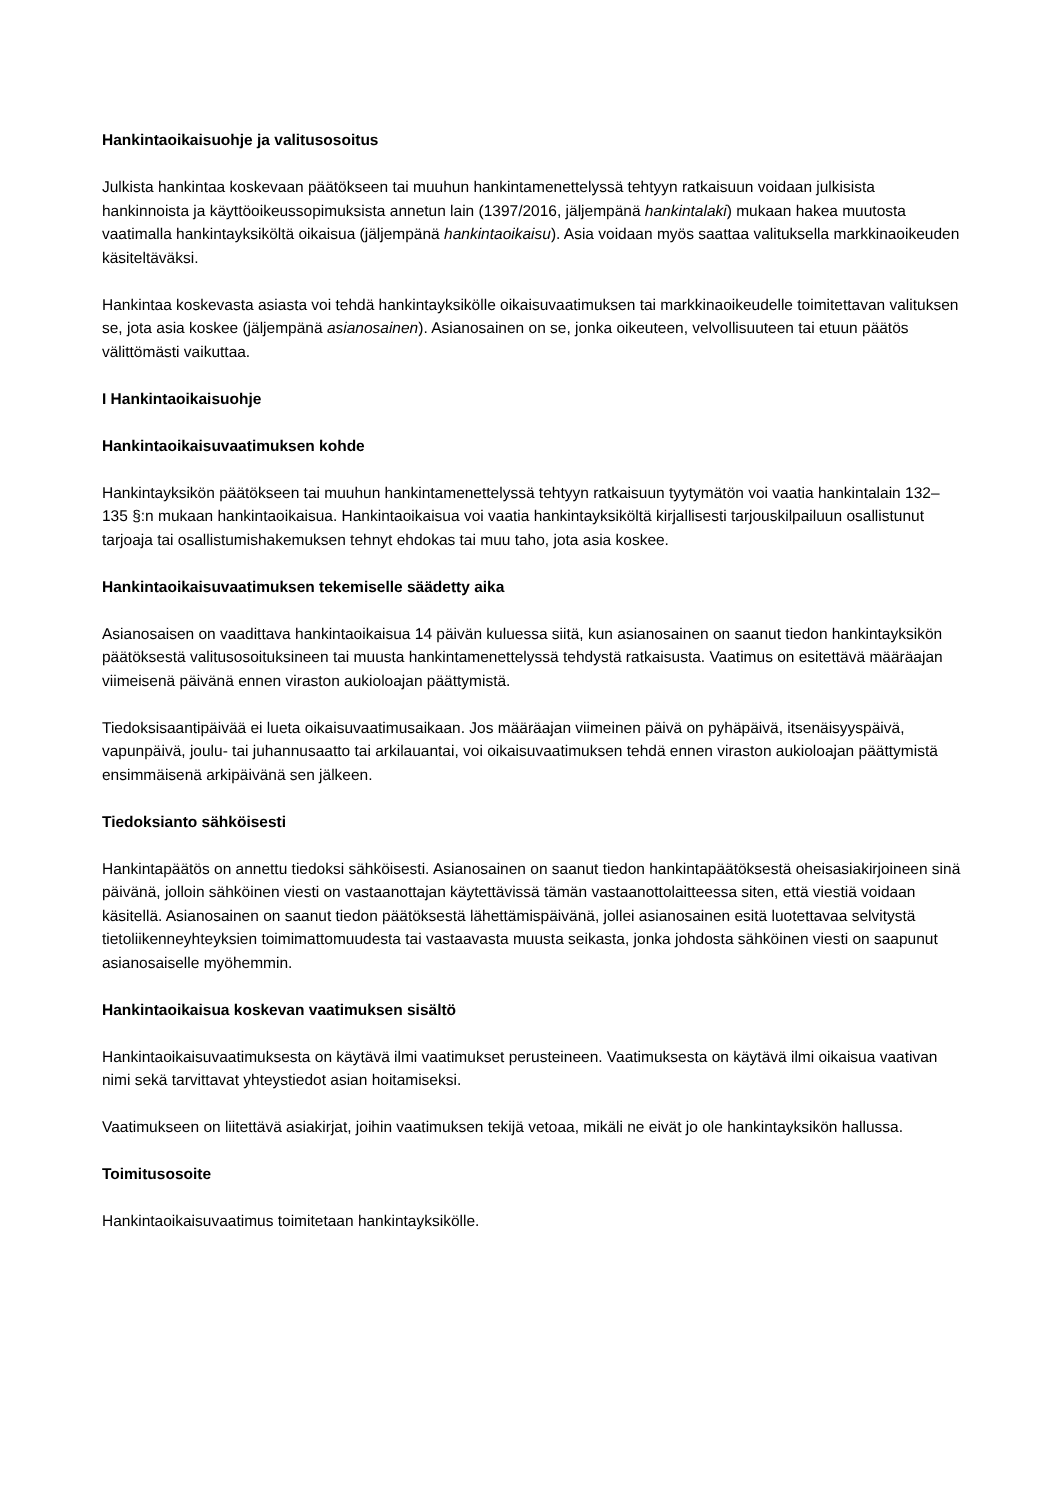Hankintaoikaisuohje ja valitusosoitus
Julkista hankintaa koskevaan päätökseen tai muuhun hankintamenettelyssä tehtyyn ratkaisuun voidaan julkisista hankinnoista ja käyttöoikeussopimuksista annetun lain (1397/2016, jäljempänä hankintalaki) mukaan hakea muutosta vaatimalla hankintayksiköltä oikaisua (jäljempänä hankintaoikaisu). Asia voidaan myös saattaa valituksella markkinaoikeuden käsiteltäväksi.
Hankintaa koskevasta asiasta voi tehdä hankintayksikölle oikaisuvaatimuksen tai markkinaoikeudelle toimitettavan valituksen se, jota asia koskee (jäljempänä asianosainen). Asianosainen on se, jonka oikeuteen, velvollisuuteen tai etuun päätös välittömästi vaikuttaa.
I Hankintaoikaisuohje
Hankintaoikaisuvaatimuksen kohde
Hankintayksikön päätökseen tai muuhun hankintamenettelyssä tehtyyn ratkaisuun tyytymätön voi vaatia hankintalain 132–135 §:n mukaan hankintaoikaisua. Hankintaoikaisua voi vaatia hankintayksiköltä kirjallisesti tarjouskilpailuun osallistunut tarjoaja tai osallistumishakemuksen tehnyt ehdokas tai muu taho, jota asia koskee.
Hankintaoikaisuvaatimuksen tekemiselle säädetty aika
Asianosaisen on vaadittava hankintaoikaisua 14 päivän kuluessa siitä, kun asianosainen on saanut tiedon hankintayksikön päätöksestä valitusosoituksineen tai muusta hankintamenettelyssä tehdystä ratkaisusta. Vaatimus on esitettävä määräajan viimeisenä päivänä ennen viraston aukioloajan päättymistä.
Tiedoksisaantipäivää ei lueta oikaisuvaatimusaikaan. Jos määräajan viimeinen päivä on pyhäpäivä, itsenäisyyspäivä, vapunpäivä, joulu- tai juhannusaatto tai arkilauantai, voi oikaisuvaatimuksen tehdä ennen viraston aukioloajan päättymistä ensimmäisenä arkipäivänä sen jälkeen.
Tiedoksianto sähköisesti
Hankintapäätös on annettu tiedoksi sähköisesti. Asianosainen on saanut tiedon hankintapäätöksestä oheisasiakirjoineen sinä päivänä, jolloin sähköinen viesti on vastaanottajan käytettävissä tämän vastaanottolaitteessa siten, että viestiä voidaan käsitellä. Asianosainen on saanut tiedon päätöksestä lähettämispäivänä, jollei asianosainen esitä luotettavaa selvitystä tietoliikenneyhteyksien toimimattomuudesta tai vastaavasta muusta seikasta, jonka johdosta sähköinen viesti on saapunut asianosaiselle myöhemmin.
Hankintaoikaisua koskevan vaatimuksen sisältö
Hankintaoikaisuvaatimuksesta on käytävä ilmi vaatimukset perusteineen. Vaatimuksesta on käytävä ilmi oikaisua vaativan nimi sekä tarvittavat yhteystiedot asian hoitamiseksi.
Vaatimukseen on liitettävä asiakirjat, joihin vaatimuksen tekijä vetoaa, mikäli ne eivät jo ole hankintayksikön hallussa.
Toimitusosoite
Hankintaoikaisuvaatimus toimitetaan hankintayksikölle.